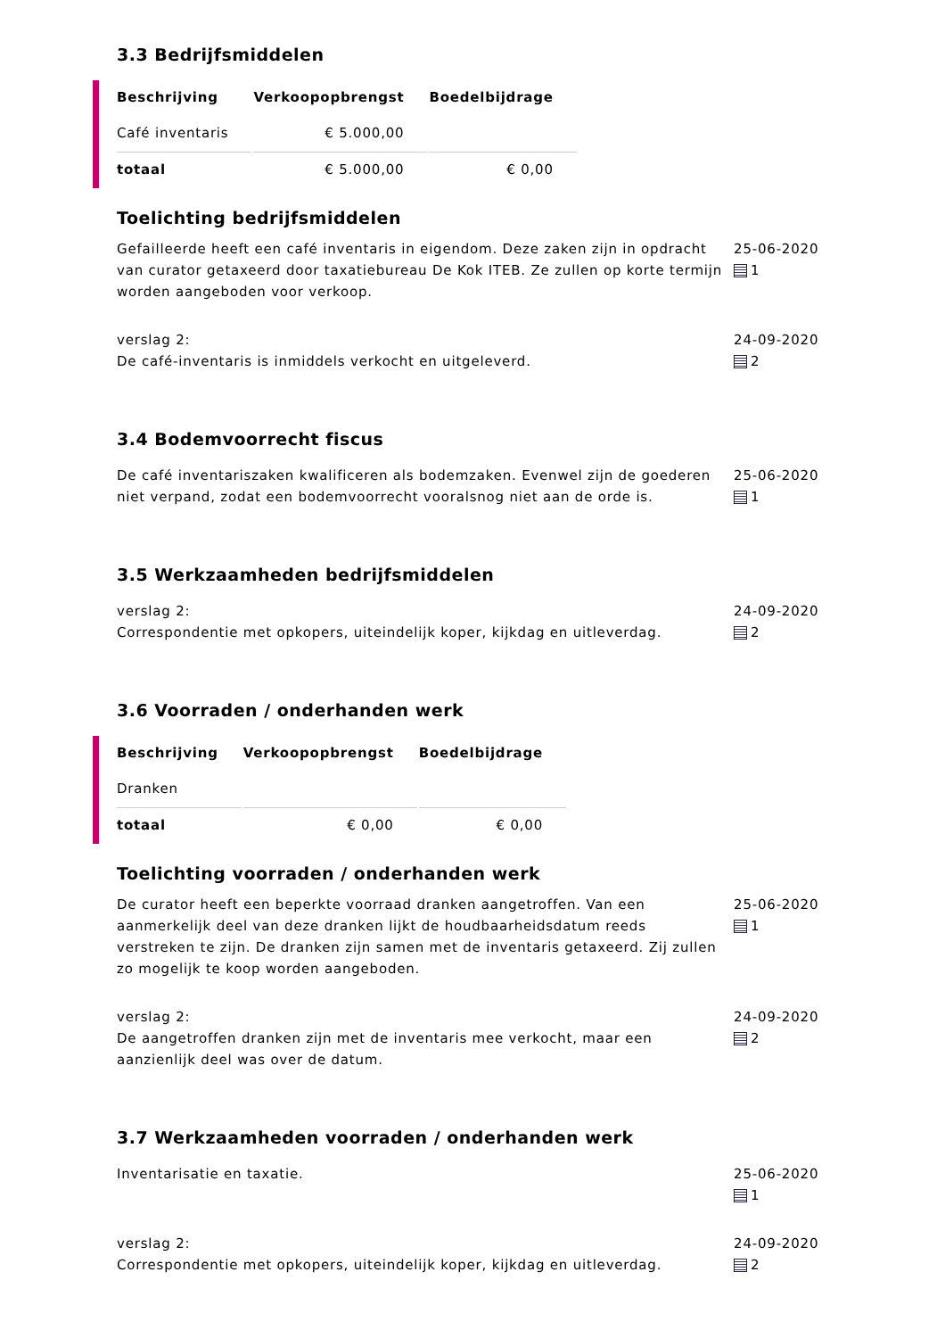3.3 Bedrijfsmiddelen
| Beschrijving | Verkoopopbrengst | Boedelbijdrage |
| --- | --- | --- |
| Café inventaris | € 5.000,00 | |
| totaal | € 5.000,00 | € 0,00 |
Toelichting bedrijfsmiddelen
Gefailleerde heeft een café inventaris in eigendom. Deze zaken zijn in opdracht van curator getaxeerd door taxatiebureau De Kok ITEB. Ze zullen op korte termijn worden aangeboden voor verkoop.
25-06-2020
1
verslag 2:
De café-inventaris is inmiddels verkocht en uitgeleverd.
24-09-2020
2
3.4 Bodemvoorrecht fiscus
De café inventariszaken kwalificeren als bodemzaken. Evenwel zijn de goederen niet verpand, zodat een bodemvoorrecht vooralsnog niet aan de orde is.
25-06-2020
1
3.5 Werkzaamheden bedrijfsmiddelen
verslag 2:
Correspondentie met opkopers, uiteindelijk koper, kijkdag en uitleverdag.
24-09-2020
2
3.6 Voorraden / onderhanden werk
| Beschrijving | Verkoopopbrengst | Boedelbijdrage |
| --- | --- | --- |
| Dranken | | |
| totaal | € 0,00 | € 0,00 |
Toelichting voorraden / onderhanden werk
De curator heeft een beperkte voorraad dranken aangetroffen. Van een aanmerkelijk deel van deze dranken lijkt de houdbaarheidsdatum reeds verstreken te zijn. De dranken zijn samen met de inventaris getaxeerd. Zij zullen zo mogelijk te koop worden aangeboden.
25-06-2020
1
verslag 2:
De aangetroffen dranken zijn met de inventaris mee verkocht, maar een aanzienlijk deel was over de datum.
24-09-2020
2
3.7 Werkzaamheden voorraden / onderhanden werk
Inventarisatie en taxatie. 25-06-2020
1
verslag 2:
Correspondentie met opkopers, uiteindelijk koper, kijkdag en uitleverdag.
24-09-2020
2